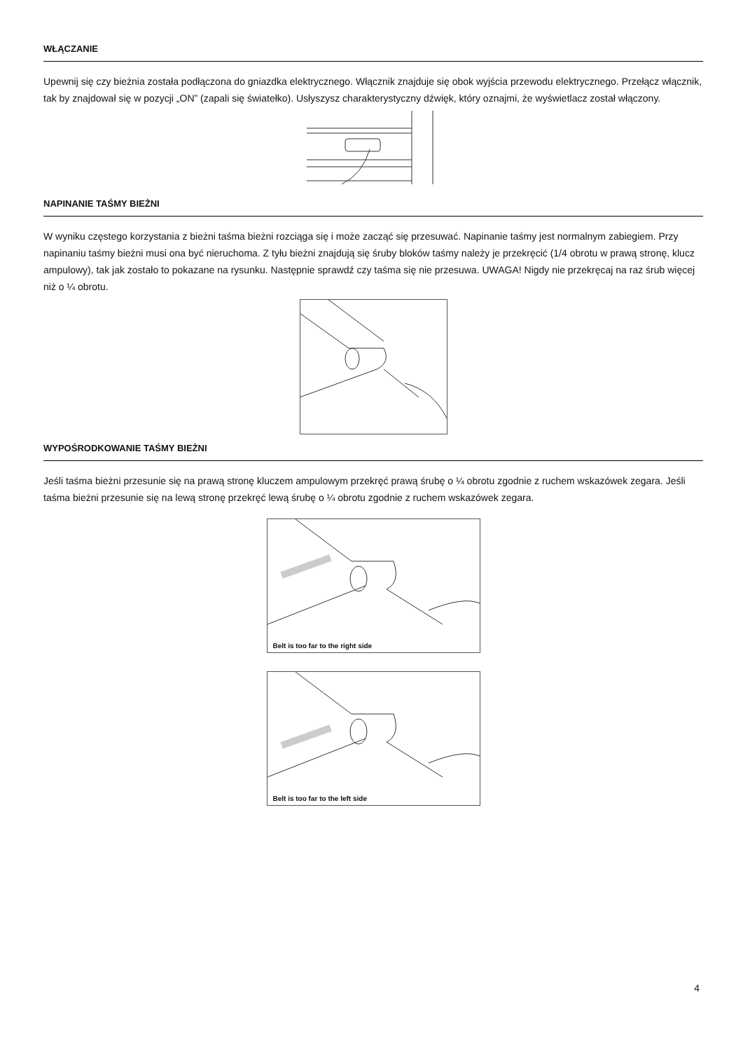WŁĄCZANIE
Upewnij się czy bieżnia została podłączona do gniazdka elektrycznego. Włącznik znajduje się obok wyjścia przewodu elektrycznego. Przełącz włącznik, tak by znajdował się w pozycji „ON” (zapali się światełko). Usłyszysz charakterystyczny dźwięk, który oznajmi, że wyświetlacz został włączony.
NAPINANIE TAŚMY BIEŻNI
W wyniku częstego korzystania z bieżni taśma bieżni rozciąga się i może zacząć się przesuwać. Napinanie taśmy jest normalnym zabiegiem. Przy napinaniu taśmy bieżni musi ona być nieruchoma. Z tyłu bieżni znajdują się śruby bloków taśmy należy je przekręcić (1/4 obrotu w prawą stronę, klucz ampulowy), tak jak zostało to pokazane na rysunku. Następnie sprawdź czy taśma się nie przesuwa. UWAGA! Nigdy nie przekręcaj na raz śrub więcej niż o ¼ obrotu.
WYPOŚRODKOWANIE TAŚMY BIEŻNI
Jeśli taśma bieżni przesunie się na prawą stronę kluczem ampulowym przekręć prawą śrubę o ¼ obrotu zgodnie z ruchem wskazówek zegara. Jeśli taśma bieżni przesunie się na lewą stronę przekręć lewą śrubę o ¼ obrotu zgodnie z ruchem wskazówek zegara.
Belt is too far to the right side
Belt is too far to the left side
4